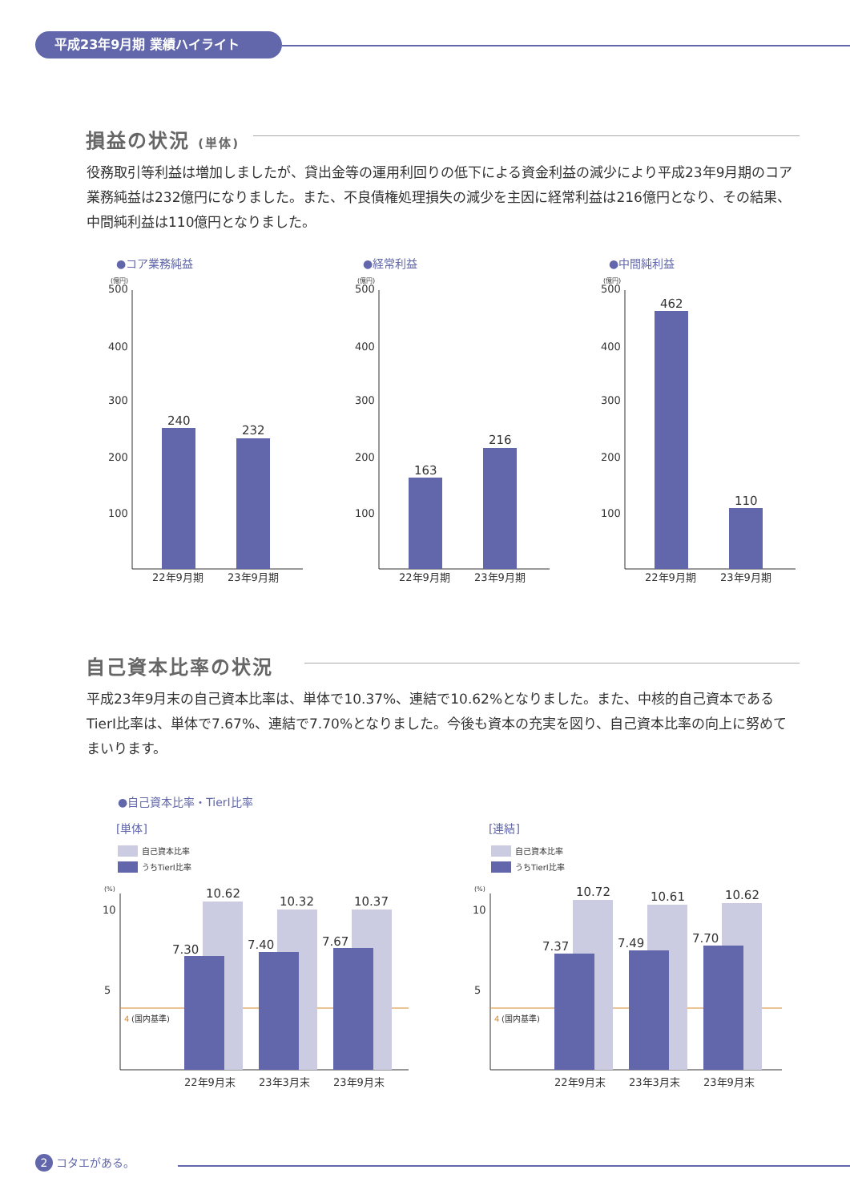平成23年9月期 業績ハイライト
損益の状況 (単体)
役務取引等利益は増加しましたが、貸出金等の運用利回りの低下による資金利益の減少により平成23年9月期のコア業務純益は232億円になりました。また、不良債権処理損失の減少を主因に経常利益は216億円となり、その結果、中間純利益は110億円となりました。
●コア業務純益 ●経常利益 ●中間純利益
(億円)
500
400
300
200
100
240
232
22年9月期
23年9月期
(億円)
500
400
300
200
100
163
216
22年9月期
23年9月期
(億円)
500
400
300
200
100
462
110
22年9月期
23年9月期
自己資本比率の状況
平成23年9月末の自己資本比率は、単体で10.37%、連結で10.62%となりました。また、中核的自己資本であるTierⅠ比率は、単体で7.67%、連結で7.70%となりました。今後も資本の充実を図り、自己資本比率の向上に努めてまいります。
●自己資本比率・TierⅠ比率
[単体] [連結]
自己資本比率
うちTierⅠ比率
(%)
10
5
4
(国内基準)
10.62
7.30
10.32
7.40
10.37
7.67
22年9月末
23年3月末
23年9月末
自己資本比率
うちTierⅠ比率
(%)
10
5
4
(国内基準)
10.72
7.37
10.61
7.49
10.62
7.70
22年9月末
23年3月末
23年9月末
2 コタエがある。